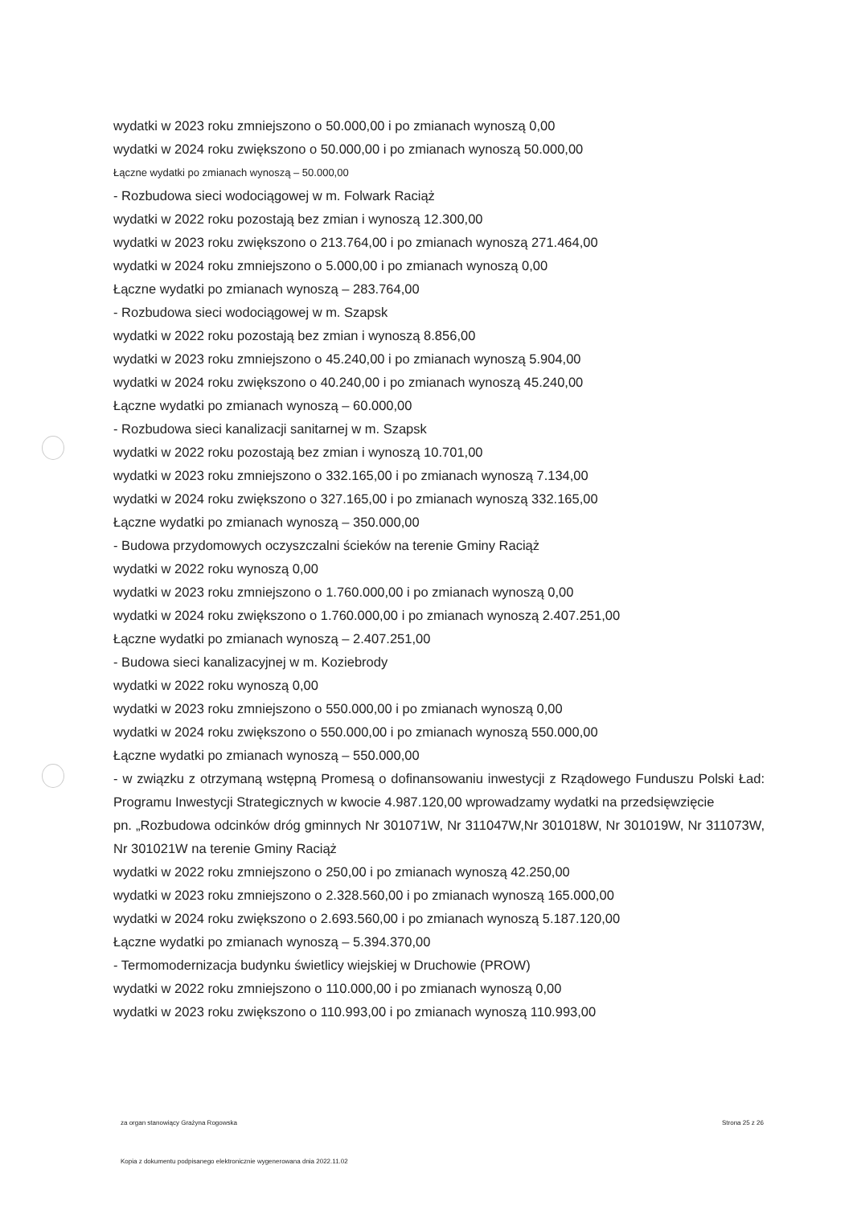wydatki w 2023 roku zmniejszono o 50.000,00 i po zmianach wynoszą 0,00
wydatki w 2024 roku zwiększono o 50.000,00 i po zmianach wynoszą 50.000,00
Łączne wydatki po zmianach wynoszą – 50.000,00
- Rozbudowa sieci wodociągowej w m. Folwark Raciąż
wydatki w 2022 roku pozostają bez zmian i wynoszą 12.300,00
wydatki w 2023 roku zwiększono o 213.764,00 i po zmianach wynoszą 271.464,00
wydatki w 2024 roku zmniejszono o 5.000,00 i po zmianach wynoszą 0,00
Łączne wydatki po zmianach wynoszą – 283.764,00
- Rozbudowa sieci wodociągowej w m. Szapsk
wydatki w 2022 roku pozostają bez zmian i wynoszą 8.856,00
wydatki w 2023 roku zmniejszono o 45.240,00 i po zmianach wynoszą 5.904,00
wydatki w 2024 roku zwiększono o 40.240,00 i po zmianach wynoszą 45.240,00
Łączne wydatki po zmianach wynoszą – 60.000,00
- Rozbudowa sieci kanalizacji sanitarnej w m. Szapsk
wydatki w 2022 roku pozostają bez zmian i wynoszą 10.701,00
wydatki w 2023 roku zmniejszono o 332.165,00 i po zmianach wynoszą 7.134,00
wydatki w 2024 roku zwiększono o 327.165,00 i po zmianach wynoszą 332.165,00
Łączne wydatki po zmianach wynoszą – 350.000,00
- Budowa przydomowych oczyszczalni ścieków na terenie Gminy Raciąż
wydatki w 2022 roku wynoszą 0,00
wydatki w 2023 roku zmniejszono o 1.760.000,00 i po zmianach wynoszą 0,00
wydatki w 2024 roku zwiększono o 1.760.000,00 i po zmianach wynoszą 2.407.251,00
Łączne wydatki po zmianach wynoszą – 2.407.251,00
- Budowa sieci kanalizacyjnej w m. Koziebrody
wydatki w 2022 roku wynoszą 0,00
wydatki w 2023 roku zmniejszono o 550.000,00 i po zmianach wynoszą 0,00
wydatki w 2024 roku zwiększono o 550.000,00 i po zmianach wynoszą 550.000,00
Łączne wydatki po zmianach wynoszą – 550.000,00
- w związku z otrzymaną wstępną Promesą o dofinansowaniu inwestycji z Rządowego Funduszu Polski Ład: Programu Inwestycji Strategicznych w kwocie 4.987.120,00 wprowadzamy wydatki na przedsięwzięcie
pn. „Rozbudowa odcinków dróg gminnych Nr 301071W, Nr 311047W,Nr 301018W, Nr 301019W, Nr 311073W, Nr 301021W na terenie Gminy Raciąż
wydatki w 2022 roku zmniejszono o 250,00 i po zmianach wynoszą 42.250,00
wydatki w 2023 roku zmniejszono o 2.328.560,00 i po zmianach wynoszą 165.000,00
wydatki w 2024 roku zwiększono o 2.693.560,00 i po zmianach wynoszą 5.187.120,00
Łączne wydatki po zmianach wynoszą – 5.394.370,00
- Termomodernizacja budynku świetlicy wiejskiej w Druchowie (PROW)
wydatki w 2022 roku zmniejszono o 110.000,00 i po zmianach wynoszą 0,00
wydatki w 2023 roku zwiększono o 110.993,00 i po zmianach wynoszą 110.993,00
za organ stanowiący Grażyna Rogowska Strona 25 z 26
Kopia z dokumentu podpisanego elektronicznie wygenerowana dnia 2022.11.02